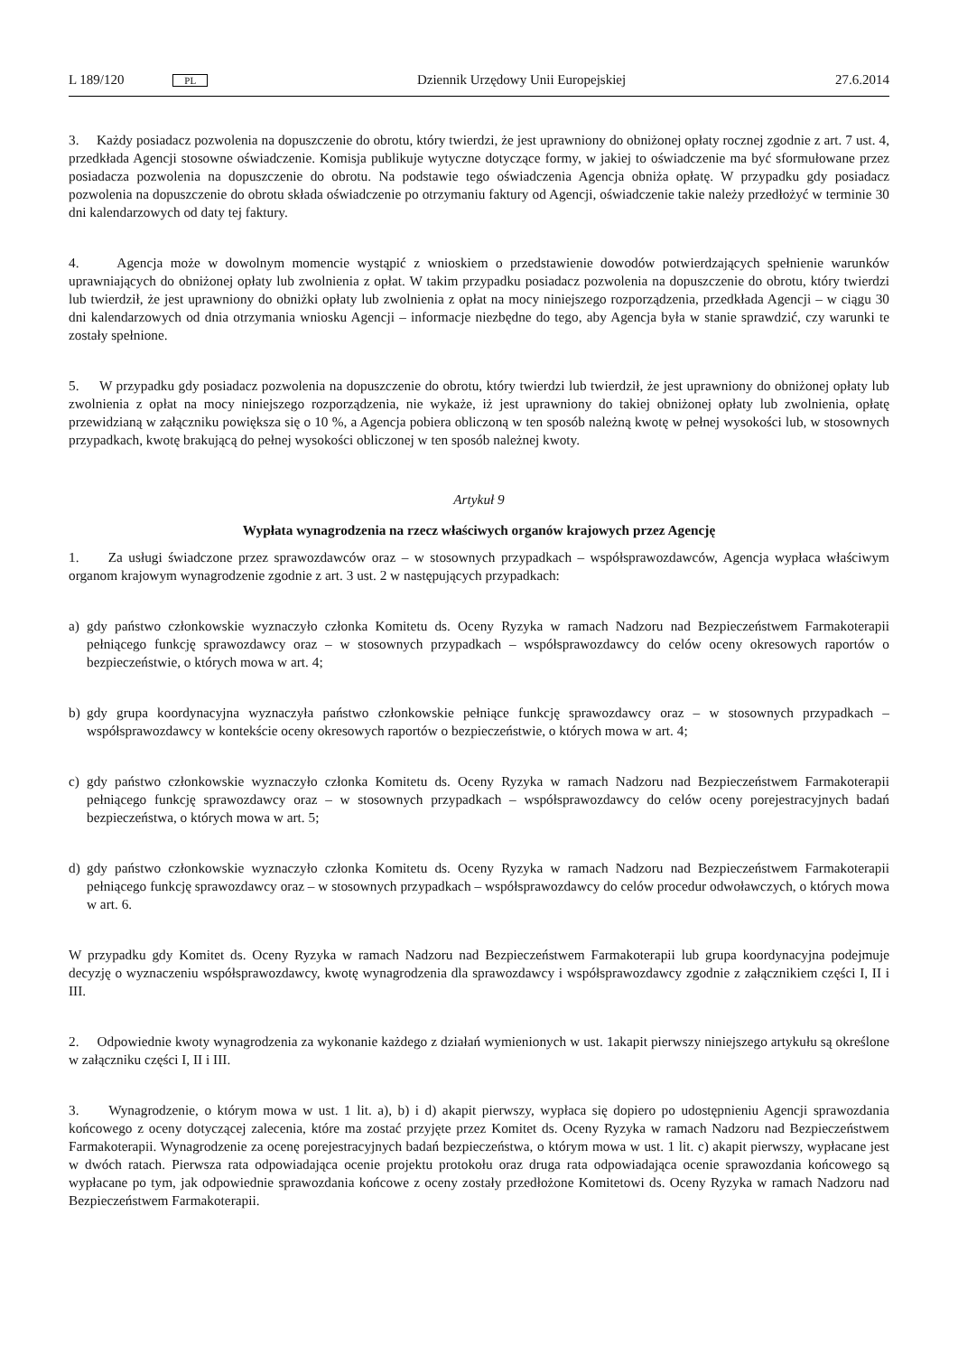L 189/120 PL
Dziennik Urzędowy Unii Europejskiej
27.6.2014
3. Każdy posiadacz pozwolenia na dopuszczenie do obrotu, który twierdzi, że jest uprawniony do obniżonej opłaty rocznej zgodnie z art. 7 ust. 4, przedkłada Agencji stosowne oświadczenie. Komisja publikuje wytyczne dotyczące formy, w jakiej to oświadczenie ma być sformułowane przez posiadacza pozwolenia na dopuszczenie do obrotu. Na podstawie tego oświadczenia Agencja obniża opłatę. W przypadku gdy posiadacz pozwolenia na dopuszczenie do obrotu składa oświadczenie po otrzymaniu faktury od Agencji, oświadczenie takie należy przedłożyć w terminie 30 dni kalendarzowych od daty tej faktury.
4. Agencja może w dowolnym momencie wystąpić z wnioskiem o przedstawienie dowodów potwierdzających speł­nienie warunków uprawniających do obniżonej opłaty lub zwolnienia z opłat. W takim przypadku posiadacz pozwolenia na dopuszczenie do obrotu, który twierdzi lub twierdził, że jest uprawniony do obniżki opłaty lub zwolnienia z opłat na mocy niniejszego rozporządzenia, przedkłada Agencji – w ciągu 30 dni kalendarzowych od dnia otrzymania wniosku Agencji – informacje niezbędne do tego, aby Agencja była w stanie sprawdzić, czy warunki te zostały spełnione.
5. W przypadku gdy posiadacz pozwolenia na dopuszczenie do obrotu, który twierdzi lub twierdził, że jest upraw­niony do obniżonej opłaty lub zwolnienia z opłat na mocy niniejszego rozporządzenia, nie wykaże, iż jest uprawniony do takiej obniżonej opłaty lub zwolnienia, opłatę przewidzianą w załączniku powiększa się o 10 %, a Agencja pobiera obliczoną w ten sposób należną kwotę w pełnej wysokości lub, w stosownych przypadkach, kwotę brakującą do pełnej wysokości obliczonej w ten sposób należnej kwoty.
Artykuł 9
Wypłata wynagrodzenia na rzecz właściwych organów krajowych przez Agencję
1. Za usługi świadczone przez sprawozdawców oraz – w stosownych przypadkach – współsprawozdawców, Agencja wypłaca właściwym organom krajowym wynagrodzenie zgodnie z art. 3 ust. 2 w następujących przypadkach:
a) gdy państwo członkowskie wyznaczyło członka Komitetu ds. Oceny Ryzyka w ramach Nadzoru nad Bezpieczeństwem Farmakoterapii pełniącego funkcję sprawozdawcy oraz – w stosownych przypadkach – współsprawozdawcy do celów oceny okresowych raportów o bezpieczeństwie, o których mowa w art. 4;
b) gdy grupa koordynacyjna wyznaczyła państwo członkowskie pełniące funkcję sprawozdawcy oraz – w stosownych przypadkach – współsprawozdawcy w kontekście oceny okresowych raportów o bezpieczeństwie, o których mowa w art. 4;
c) gdy państwo członkowskie wyznaczyło członka Komitetu ds. Oceny Ryzyka w ramach Nadzoru nad Bezpieczeństwem Farmakoterapii pełniącego funkcję sprawozdawcy oraz – w stosownych przypadkach – współsprawozdawcy do celów oceny porejestracyjnych badań bezpieczeństwa, o których mowa w art. 5;
d) gdy państwo członkowskie wyznaczyło członka Komitetu ds. Oceny Ryzyka w ramach Nadzoru nad Bezpieczeństwem Farmakoterapii pełniącego funkcję sprawozdawcy oraz – w stosownych przypadkach – współsprawozdawcy do celów procedur odwoławczych, o których mowa w art. 6.
W przypadku gdy Komitet ds. Oceny Ryzyka w ramach Nadzoru nad Bezpieczeństwem Farmakoterapii lub grupa koordynacyjna podejmuje decyzję o wyznaczeniu współsprawozdawcy, kwotę wynagrodzenia dla sprawozdawcy i współ­sprawozdawcy zgodnie z załącznikiem części I, II i III.
2. Odpowiednie kwoty wynagrodzenia za wykonanie każdego z działań wymienionych w ust. 1akapit pierwszy niniejszego artykułu są określone w załączniku części I, II i III.
3. Wynagrodzenie, o którym mowa w ust. 1 lit. a), b) i d) akapit pierwszy, wypłaca się dopiero po udostępnieniu Agencji sprawozdania końcowego z oceny dotyczącej zalecenia, które ma zostać przyjęte przez Komitet ds. Oceny Ryzyka w ramach Nadzoru nad Bezpieczeństwem Farmakoterapii. Wynagrodzenie za ocenę porejestracyjnych badań bezpieczeństwa, o którym mowa w ust. 1 lit. c) akapit pierwszy, wypłacane jest w dwóch ratach. Pierwsza rata odpowiadająca ocenie projektu protokołu oraz druga rata odpowiadająca ocenie sprawozdania końcowego są wypłacane po tym, jak odpowiednie sprawozdania końcowe z oceny zostały przedłożone Komitetowi ds. Oceny Ryzyka w ramach Nadzoru nad Bezpieczeństwem Farmakoterapii.